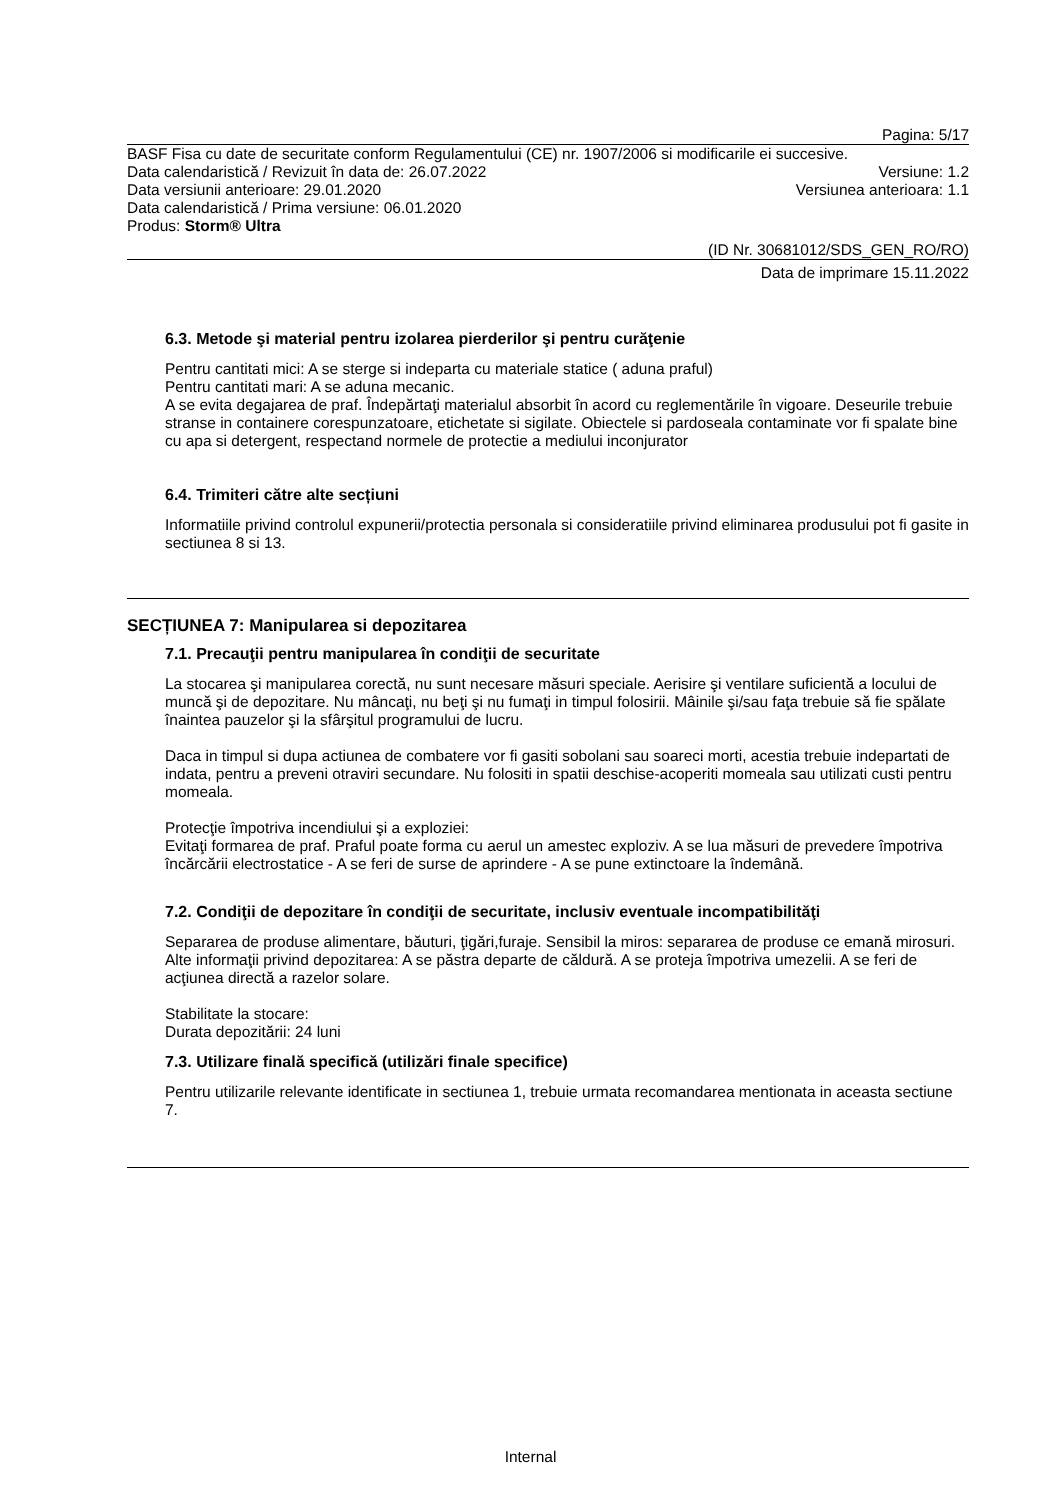Pagina: 5/17
BASF Fisa cu date de securitate conform Regulamentului (CE) nr. 1907/2006 si modificarile ei succesive.
Data calendaristică / Revizuit în data de: 26.07.2022 Versiune: 1.2
Data versiunii anterioare: 29.01.2020 Versiunea anterioara: 1.1
Data calendaristică / Prima versiune: 06.01.2020
Produs: Storm® Ultra
(ID Nr. 30681012/SDS_GEN_RO/RO)
Data de imprimare 15.11.2022
6.3. Metode şi material pentru izolarea pierderilor şi pentru curăţenie
Pentru cantitati mici: A se sterge si indeparta cu materiale statice ( aduna praful)
Pentru cantitati mari: A se aduna mecanic.
A se evita degajarea de praf. Îndepărtaţi materialul absorbit în acord cu reglementările în vigoare. Deseurile trebuie stranse in containere corespunzatoare, etichetate si sigilate. Obiectele si pardoseala contaminate vor fi spalate bine cu apa si detergent, respectand normele de protectie a mediului inconjurator
6.4. Trimiteri către alte secțiuni
Informatiile privind controlul expunerii/protectia personala si consideratiile privind eliminarea produsului pot fi gasite in sectiunea 8 si 13.
SECȚIUNEA 7: Manipularea si depozitarea
7.1. Precauţii pentru manipularea în condiţii de securitate
La stocarea şi manipularea corectă, nu sunt necesare măsuri speciale. Aerisire şi ventilare suficientă a locului de muncă şi de depozitare. Nu mâncaţi, nu beţi şi nu fumaţi in timpul folosirii. Mâinile şi/sau faţa trebuie să fie spălate înaintea pauzelor şi la sfârşitul programului de lucru.
Daca in timpul si dupa actiunea de combatere vor fi gasiti sobolani sau soareci morti, acestia trebuie indepartati de indata, pentru a preveni otraviri secundare. Nu folositi in spatii deschise-acoperiti momeala sau utilizati custi pentru momeala.
Protecţie împotriva incendiului şi a exploziei:
Evitaţi formarea de praf. Praful poate forma cu aerul un amestec exploziv. A se lua măsuri de prevedere împotriva încărcării electrostatice - A se feri de surse de aprindere - A se pune extinctoare la îndemână.
7.2. Condiţii de depozitare în condiţii de securitate, inclusiv eventuale incompatibilităţi
Separarea de produse alimentare, băuturi, ţigări,furaje. Sensibil la miros: separarea de produse ce emană mirosuri.
Alte informaţii privind depozitarea: A se păstra departe de căldură. A se proteja împotriva umezelii. A se feri de acţiunea directă a razelor solare.
Stabilitate la stocare:
Durata depozitării: 24 luni
7.3. Utilizare finală specifică (utilizări finale specifice)
Pentru utilizarile relevante identificate in sectiunea 1, trebuie urmata recomandarea mentionata in aceasta sectiune 7.
Internal